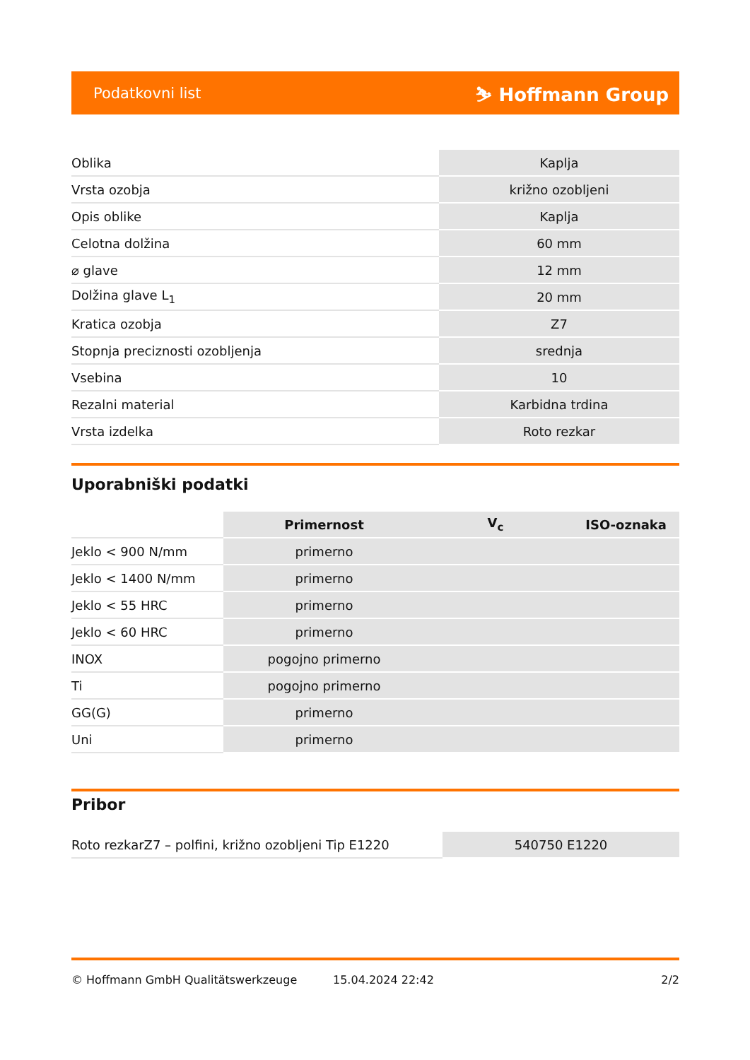Podatkovni list ⛷ Hoffmann Group
| Oblika | Kaplja |
| Vrsta ozobja | križno ozobljeni |
| Opis oblike | Kaplja |
| Celotna dolžina | 60 mm |
| ⌀ glave | 12 mm |
| Dolžina glave L<sub>1</sub> | 20 mm |
| Kratica ozobja | Z7 |
| Stopnja preciznosti ozobljenja | srednja |
| Vsebina | 10 |
| Rezalni material | Karbidna trdina |
| Vrsta izdelka | Roto rezkar |
Uporabniški podatki
| | Primernost | V<sub>c</sub> | ISO-oznaka |
| --- | --- | --- | --- |
| Jeklo < 900 N/mm | primerno | | |
| Jeklo < 1400 N/mm | primerno | | |
| Jeklo < 55 HRC | primerno | | |
| Jeklo < 60 HRC | primerno | | |
| INOX | pogojno primerno | | |
| Ti | pogojno primerno | | |
| GG(G) | primerno | | |
| Uni | primerno | | |
Pribor
| Roto rezkarZ7 – polfini, križno ozobljeni Tip E1220 | 540750 E1220 |
© Hoffmann GmbH Qualitätswerkzeuge 15.04.2024 22:42 2/2